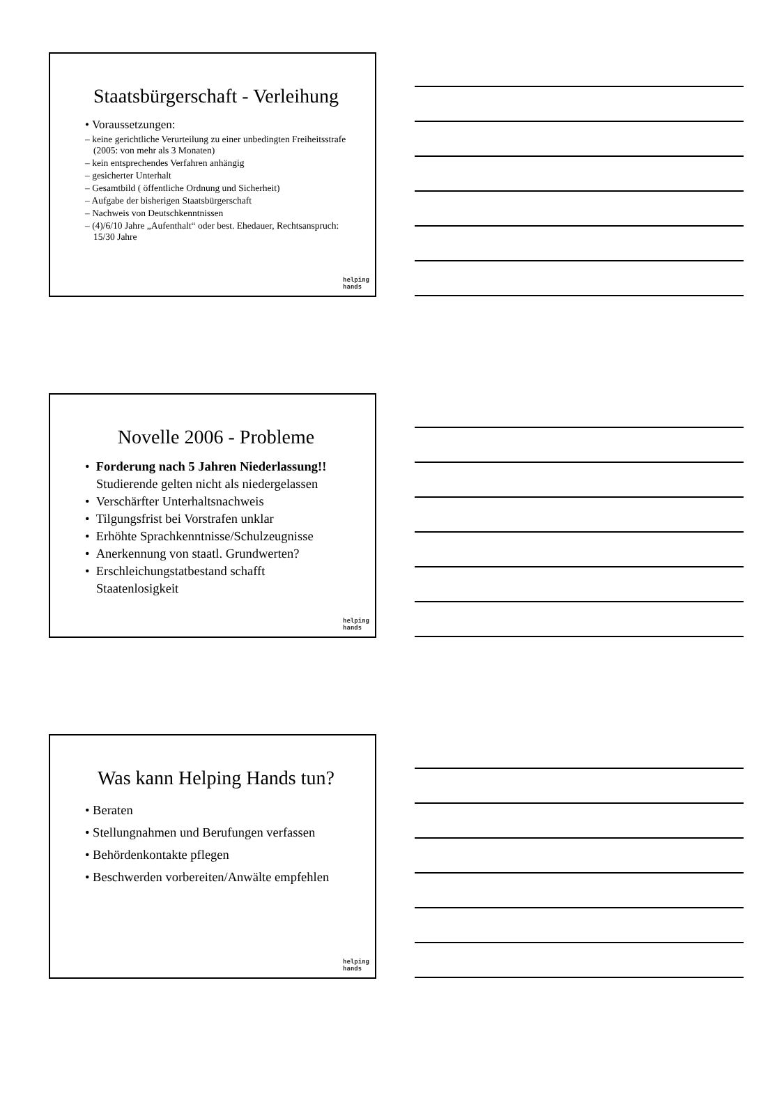Staatsbürgerschaft - Verleihung
• Voraussetzungen:
– keine gerichtliche Verurteilung zu einer unbedingten Freiheitsstrafe (2005: von mehr als 3 Monaten)
– kein entsprechendes Verfahren anhängig
– gesicherter Unterhalt
– Gesamtbild ( öffentliche Ordnung und Sicherheit)
– Aufgabe der bisherigen Staatsbürgerschaft
– Nachweis von Deutschkenntnissen
– (4)/6/10 Jahre „Aufenthalt“ oder best. Ehedauer, Rechtsanspruch: 15/30 Jahre
helping
hands
Novelle 2006 - Probleme
• Forderung nach 5 Jahren Niederlassung!! Studierende gelten nicht als niedergelassen
• Verschärfter Unterhaltsnachweis
• Tilgungsfrist bei Vorstrafen unklar
• Erhöhte Sprachkenntnisse/Schulzeugnisse
• Anerkennung von staatl. Grundwerten?
• Erschleichungstatbestand schafft Staatenlosigkeit
helping
hands
Was kann Helping Hands tun?
• Beraten
• Stellungnahmen und Berufungen verfassen
• Behördenkontakte pflegen
• Beschwerden vorbereiten/Anwälte empfehlen
helping
hands